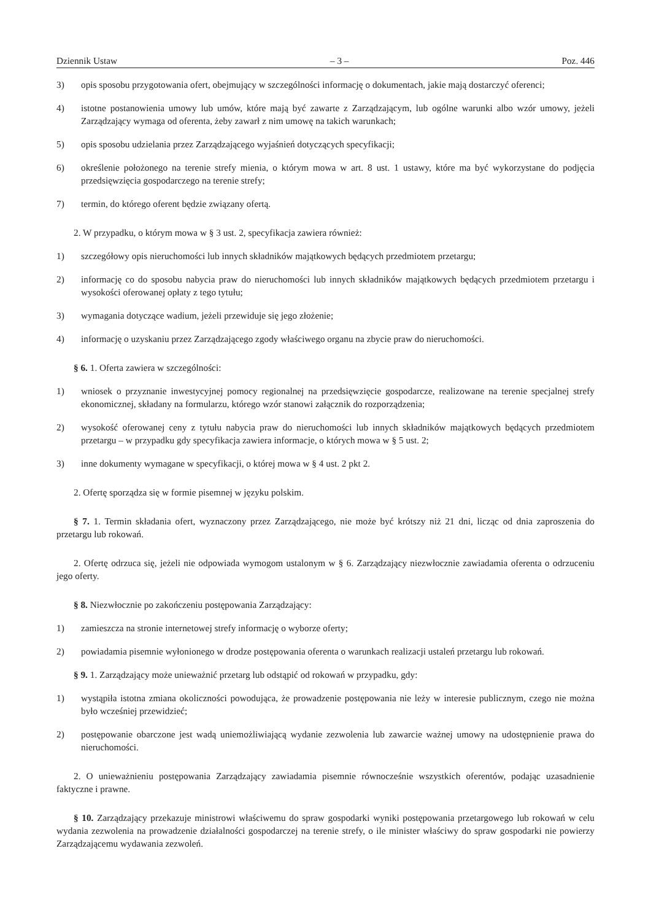Dziennik Ustaw – 3 – Poz. 446
3) opis sposobu przygotowania ofert, obejmujący w szczególności informację o dokumentach, jakie mają dostarczyć oferenci;
4) istotne postanowienia umowy lub umów, które mają być zawarte z Zarządzającym, lub ogólne warunki albo wzór umowy, jeżeli Zarządzający wymaga od oferenta, żeby zawarł z nim umowę na takich warunkach;
5) opis sposobu udzielania przez Zarządzającego wyjaśnień dotyczących specyfikacji;
6) określenie położonego na terenie strefy mienia, o którym mowa w art. 8 ust. 1 ustawy, które ma być wykorzystane do podjęcia przedsięwzięcia gospodarczego na terenie strefy;
7) termin, do którego oferent będzie związany ofertą.
2. W przypadku, o którym mowa w § 3 ust. 2, specyfikacja zawiera również:
1) szczegółowy opis nieruchomości lub innych składników majątkowych będących przedmiotem przetargu;
2) informację co do sposobu nabycia praw do nieruchomości lub innych składników majątkowych będących przedmiotem przetargu i wysokości oferowanej opłaty z tego tytułu;
3) wymagania dotyczące wadium, jeżeli przewiduje się jego złożenie;
4) informację o uzyskaniu przez Zarządzającego zgody właściwego organu na zbycie praw do nieruchomości.
§ 6. 1. Oferta zawiera w szczególności:
1) wniosek o przyznanie inwestycyjnej pomocy regionalnej na przedsięwzięcie gospodarcze, realizowane na terenie specjalnej strefy ekonomicznej, składany na formularzu, którego wzór stanowi załącznik do rozporządzenia;
2) wysokość oferowanej ceny z tytułu nabycia praw do nieruchomości lub innych składników majątkowych będących przedmiotem przetargu – w przypadku gdy specyfikacja zawiera informacje, o których mowa w § 5 ust. 2;
3) inne dokumenty wymagane w specyfikacji, o której mowa w § 4 ust. 2 pkt 2.
2. Ofertę sporządza się w formie pisemnej w języku polskim.
§ 7. 1. Termin składania ofert, wyznaczony przez Zarządzającego, nie może być krótszy niż 21 dni, licząc od dnia zaproszenia do przetargu lub rokowań.
2. Ofertę odrzuca się, jeżeli nie odpowiada wymogom ustalonym w § 6. Zarządzający niezwłocznie zawiadamia oferenta o odrzuceniu jego oferty.
§ 8. Niezwłocznie po zakończeniu postępowania Zarządzający:
1) zamieszcza na stronie internetowej strefy informację o wyborze oferty;
2) powiadamia pisemnie wyłonionego w drodze postępowania oferenta o warunkach realizacji ustaleń przetargu lub rokowań.
§ 9. 1. Zarządzający może unieważnić przetarg lub odstąpić od rokowań w przypadku, gdy:
1) wystąpiła istotna zmiana okoliczności powodująca, że prowadzenie postępowania nie leży w interesie publicznym, czego nie można było wcześniej przewidzieć;
2) postępowanie obarczone jest wadą uniemożliwiającą wydanie zezwolenia lub zawarcie ważnej umowy na udostępnienie prawa do nieruchomości.
2. O unieważnieniu postępowania Zarządzający zawiadamia pisemnie równocześnie wszystkich oferentów, podając uzasadnienie faktyczne i prawne.
§ 10. Zarządzający przekazuje ministrowi właściwemu do spraw gospodarki wyniki postępowania przetargowego lub rokowań w celu wydania zezwolenia na prowadzenie działalności gospodarczej na terenie strefy, o ile minister właściwy do spraw gospodarki nie powierzy Zarządzającemu wydawania zezwoleń.